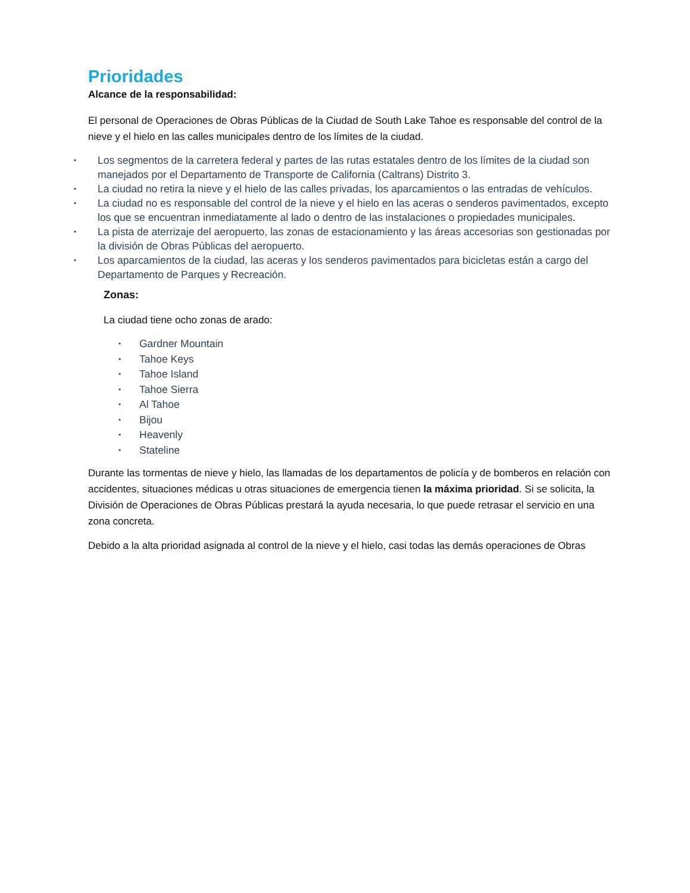Prioridades
Alcance de la responsabilidad:
El personal de Operaciones de Obras Públicas de la Ciudad de South Lake Tahoe es responsable del control de la nieve y el hielo en las calles municipales dentro de los límites de la ciudad.
• Los segmentos de la carretera federal y partes de las rutas estatales dentro de los límites de la ciudad son manejados por el Departamento de Transporte de California (Caltrans) Distrito 3.
• La ciudad no retira la nieve y el hielo de las calles privadas, los aparcamientos o las entradas de vehículos.
• La ciudad no es responsable del control de la nieve y el hielo en las aceras o senderos pavimentados, excepto los que se encuentran inmediatamente al lado o dentro de las instalaciones o propiedades municipales.
• La pista de aterrizaje del aeropuerto, las zonas de estacionamiento y las áreas accesorias son gestionadas por la división de Obras Públicas del aeropuerto.
• Los aparcamientos de la ciudad, las aceras y los senderos pavimentados para bicicletas están a cargo del Departamento de Parques y Recreación.
Zonas:
La ciudad tiene ocho zonas de arado:
• Gardner Mountain
• Tahoe Keys
• Tahoe Island
• Tahoe Sierra
• Al Tahoe
• Bijou
• Heavenly
• Stateline
Durante las tormentas de nieve y hielo, las llamadas de los departamentos de policía y de bomberos en relación con accidentes, situaciones médicas u otras situaciones de emergencia tienen la máxima prioridad. Si se solicita, la División de Operaciones de Obras Públicas prestará la ayuda necesaria, lo que puede retrasar el servicio en una zona concreta.
Debido a la alta prioridad asignada al control de la nieve y el hielo, casi todas las demás operaciones de Obras